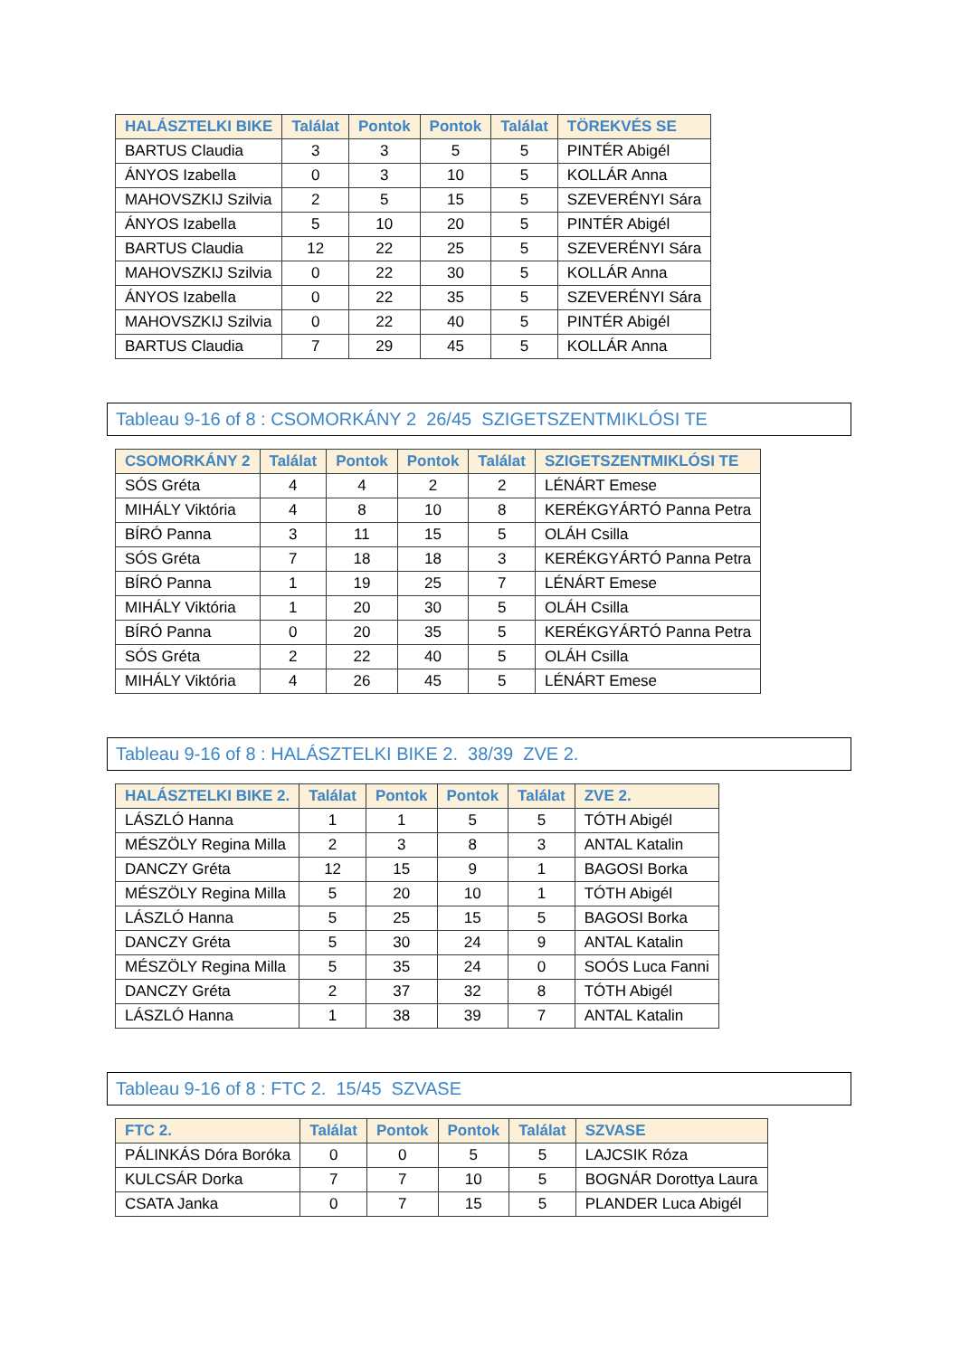| HALÁSZTELKI BIKE | Találat | Pontok | Pontok | Találat | TÖREKVÉS SE |
| --- | --- | --- | --- | --- | --- |
| BARTUS Claudia | 3 | 3 | 5 | 5 | PINTÉR Abigél |
| ÁNYOS Izabella | 0 | 3 | 10 | 5 | KOLLÁR Anna |
| MAHOVSZKIJ Szilvia | 2 | 5 | 15 | 5 | SZEVERÉNYI Sára |
| ÁNYOS Izabella | 5 | 10 | 20 | 5 | PINTÉR Abigél |
| BARTUS Claudia | 12 | 22 | 25 | 5 | SZEVERÉNYI Sára |
| MAHOVSZKIJ Szilvia | 0 | 22 | 30 | 5 | KOLLÁR Anna |
| ÁNYOS Izabella | 0 | 22 | 35 | 5 | SZEVERÉNYI Sára |
| MAHOVSZKIJ Szilvia | 0 | 22 | 40 | 5 | PINTÉR Abigél |
| BARTUS Claudia | 7 | 29 | 45 | 5 | KOLLÁR Anna |
Tableau 9-16 of 8 : CSOMORKÁNY 2 26/45 SZIGETSZENTMIKLÓSI TE
| CSOMORKÁNY 2 | Találat | Pontok | Pontok | Találat | SZIGETSZENTMIKLÓSI TE |
| --- | --- | --- | --- | --- | --- |
| SÓS Gréta | 4 | 4 | 2 | 2 | LÉNÁRT Emese |
| MIHÁLY Viktória | 4 | 8 | 10 | 8 | KERÉKGYÁRTÓ Panna Petra |
| BÍRÓ Panna | 3 | 11 | 15 | 5 | OLÁH Csilla |
| SÓS Gréta | 7 | 18 | 18 | 3 | KERÉKGYÁRTÓ Panna Petra |
| BÍRÓ Panna | 1 | 19 | 25 | 7 | LÉNÁRT Emese |
| MIHÁLY Viktória | 1 | 20 | 30 | 5 | OLÁH Csilla |
| BÍRÓ Panna | 0 | 20 | 35 | 5 | KERÉKGYÁRTÓ Panna Petra |
| SÓS Gréta | 2 | 22 | 40 | 5 | OLÁH Csilla |
| MIHÁLY Viktória | 4 | 26 | 45 | 5 | LÉNÁRT Emese |
Tableau 9-16 of 8 : HALÁSZTELKI BIKE 2. 38/39 ZVE 2.
| HALÁSZTELKI BIKE 2. | Találat | Pontok | Pontok | Találat | ZVE 2. |
| --- | --- | --- | --- | --- | --- |
| LÁSZLÓ Hanna | 1 | 1 | 5 | 5 | TÓTH Abigél |
| MÉSZÖLY Regina Milla | 2 | 3 | 8 | 3 | ANTAL Katalin |
| DANCZY Gréta | 12 | 15 | 9 | 1 | BAGOSI Borka |
| MÉSZÖLY Regina Milla | 5 | 20 | 10 | 1 | TÓTH Abigél |
| LÁSZLÓ Hanna | 5 | 25 | 15 | 5 | BAGOSI Borka |
| DANCZY Gréta | 5 | 30 | 24 | 9 | ANTAL Katalin |
| MÉSZÖLY Regina Milla | 5 | 35 | 24 | 0 | SOÓS Luca Fanni |
| DANCZY Gréta | 2 | 37 | 32 | 8 | TÓTH Abigél |
| LÁSZLÓ Hanna | 1 | 38 | 39 | 7 | ANTAL Katalin |
Tableau 9-16 of 8 : FTC 2. 15/45 SZVASE
| FTC 2. | Találat | Pontok | Pontok | Találat | SZVASE |
| --- | --- | --- | --- | --- | --- |
| PÁLINKÁS Dóra Boróka | 0 | 0 | 5 | 5 | LAJCSIK Róza |
| KULCSÁR Dorka | 7 | 7 | 10 | 5 | BOGNÁR Dorottya Laura |
| CSATA Janka | 0 | 7 | 15 | 5 | PLANDER Luca Abigél |